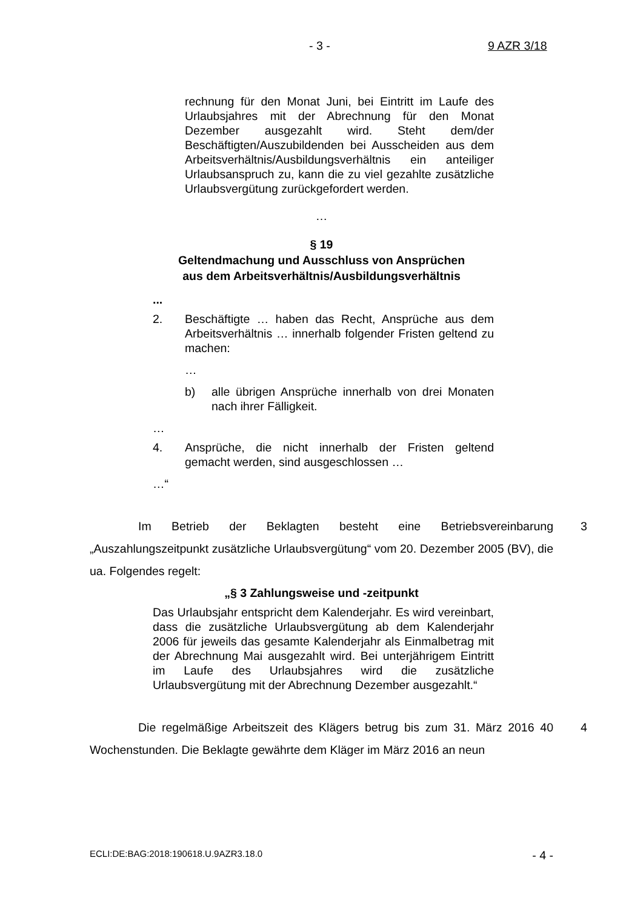- 3 - 9 AZR 3/18
rechnung für den Monat Juni, bei Eintritt im Laufe des Urlaubsjahres mit der Abrechnung für den Monat Dezember ausgezahlt wird. Steht dem/der Beschäftigten/Auszubildenden bei Ausscheiden aus dem Arbeitsverhältnis/Ausbildungsverhältnis ein anteiliger Urlaubsanspruch zu, kann die zu viel gezahlte zusätzliche Urlaubsvergütung zurückgefordert werden.
…
§ 19
Geltendmachung und Ausschluss von Ansprüchen
aus dem Arbeitsverhältnis/Ausbildungsverhältnis
...
2. Beschäftigte … haben das Recht, Ansprüche aus dem Arbeitsverhältnis … innerhalb folgender Fristen geltend zu machen:
…
b) alle übrigen Ansprüche innerhalb von drei Monaten nach ihrer Fälligkeit.
…
4. Ansprüche, die nicht innerhalb der Fristen geltend gemacht werden, sind ausgeschlossen …
…“
3 Im Betrieb der Beklagten besteht eine Betriebsvereinbarung „Auszahlungszeitpunkt zusätzliche Urlaubsvergütung“ vom 20. Dezember 2005 (BV), die ua. Folgendes regelt:
„§ 3 Zahlungsweise und -zeitpunkt
Das Urlaubsjahr entspricht dem Kalenderjahr. Es wird vereinbart, dass die zusätzliche Urlaubsvergütung ab dem Kalenderjahr 2006 für jeweils das gesamte Kalenderjahr als Einmalbetrag mit der Abrechnung Mai ausgezahlt wird. Bei unterjährigem Eintritt im Laufe des Urlaubsjahres wird die zusätzliche Urlaubsvergütung mit der Abrechnung Dezember ausgezahlt.“
4 Die regelmäßige Arbeitszeit des Klägers betrug bis zum 31. März 2016 40 Wochenstunden. Die Beklagte gewährte dem Kläger im März 2016 an neun
ECLI:DE:BAG:2018:190618.U.9AZR3.18.0 - 4 -